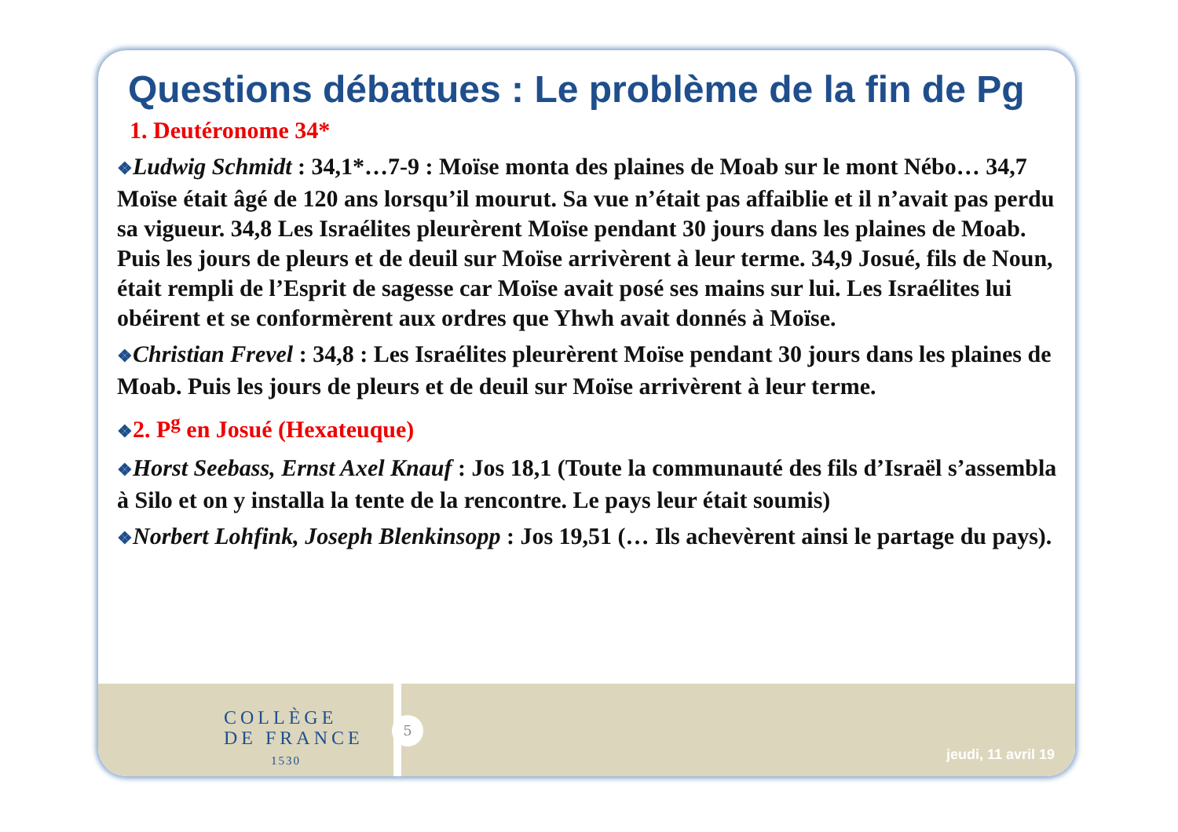Questions débattues : Le problème de la fin de Pg
1. Deutéronome 34*
❖Ludwig Schmidt : 34,1*…7-9 : Moïse monta des plaines de Moab sur le mont Nébo… 34,7 Moïse était âgé de 120 ans lorsqu’il mourut. Sa vue n’était pas affaiblie et il n’avait pas perdu sa vigueur. 34,8 Les Israélites pleurèrent Moïse pendant 30 jours dans les plaines de Moab. Puis les jours de pleurs et de deuil sur Moïse arrivèrent à leur terme. 34,9 Josué, fils de Noun, était rempli de l’Esprit de sagesse car Moïse avait posé ses mains sur lui. Les Israélites lui obéirent et se conformèrent aux ordres que Yhwh avait donnés à Moïse.
❖Christian Frevel : 34,8 : Les Israélites pleurèrent Moïse pendant 30 jours dans les plaines de Moab. Puis les jours de pleurs et de deuil sur Moïse arrivèrent à leur terme.
❖2. P<sup>g</sup> en Josué (Hexateuque)
❖Horst Seebass, Ernst Axel Knauf : Jos 18,1 (Toute la communauté des fils d’Israël s’assembla à Silo et on y installa la tente de la rencontre. Le pays leur était soumis)
❖Norbert Lohfink, Joseph Blenkinsopp : Jos 19,51 (… Ils achevèrent ainsi le partage du pays).
COLLÈGE
DE FRANCE
1530
5
jeudi, 11 avril 19